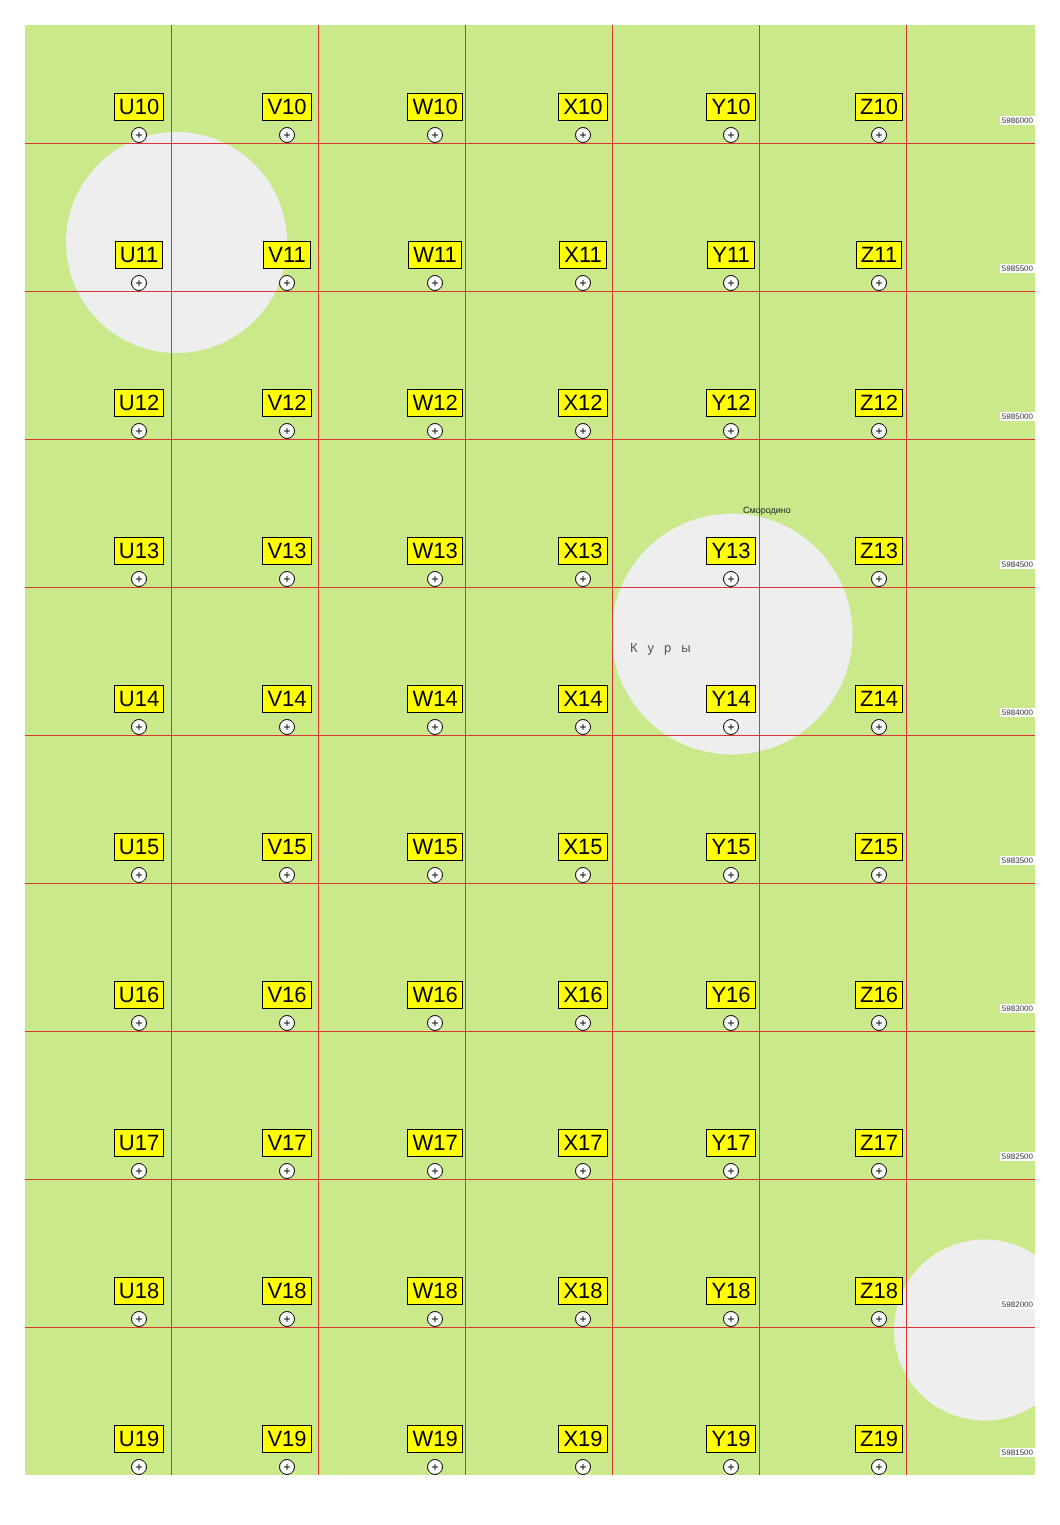U10
+
V10
+
W10
+
X10
+
Y10
+
Z10
+
5986000
U11
+
V11
+
W11
+
X11
+
Y11
+
Z11
+
5985500
U12
+
V12
+
W12
+
X12
+
Y12
+
Z12
+
5985000
U13
+
V13
+
W13
+
X13
+
Y13
+
Z13
+
5984500
U14
+
V14
+
W14
+
X14
+
Y14
+
Z14
+
5984000
U15
+
V15
+
W15
+
X15
+
Y15
+
Z15
+
5983500
U16
+
V16
+
W16
+
X16
+
Y16
+
Z16
+
5983000
U17
+
V17
+
W17
+
X17
+
Y17
+
Z17
+
5982500
U18
+
V18
+
W18
+
X18
+
Y18
+
Z18
+
5982000
U19
+
V19
+
W19
+
X19
+
Y19
+
Z19
+
5981500
Смородино
Куры